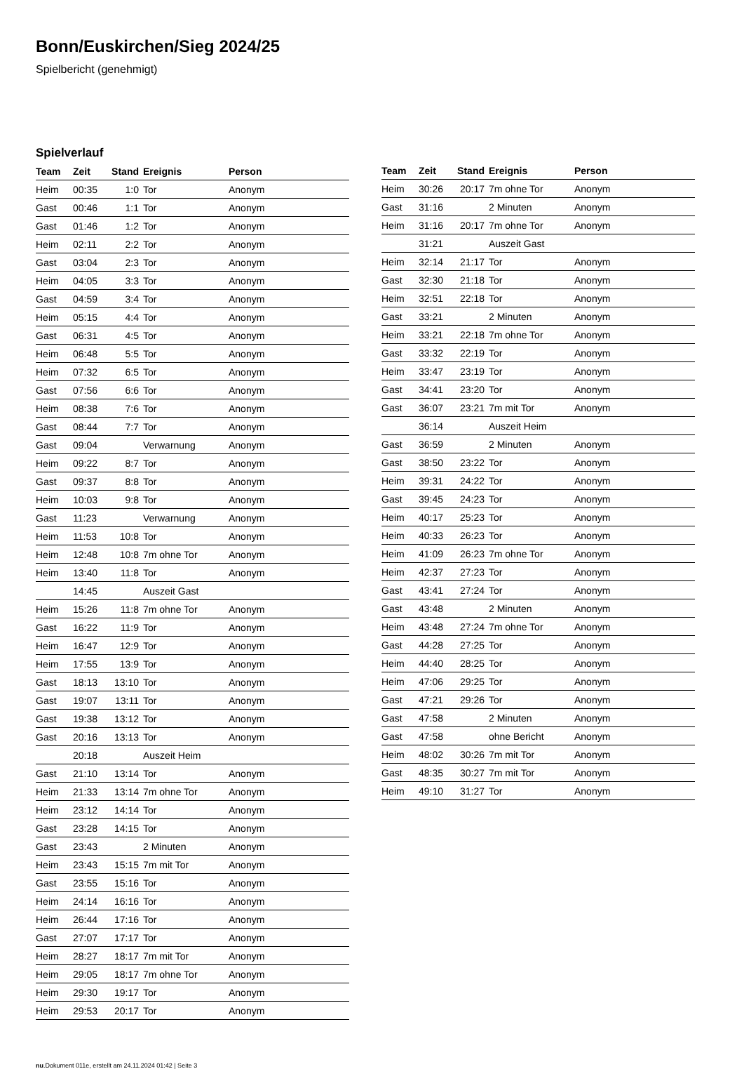Bonn/Euskirchen/Sieg 2024/25
Spielbericht (genehmigt)
Spielverlauf
| Team | Zeit | Stand | Ereignis | Person |
| --- | --- | --- | --- | --- |
| Heim | 00:35 | 1:0 | Tor | Anonym |
| Gast | 00:46 | 1:1 | Tor | Anonym |
| Gast | 01:46 | 1:2 | Tor | Anonym |
| Heim | 02:11 | 2:2 | Tor | Anonym |
| Gast | 03:04 | 2:3 | Tor | Anonym |
| Heim | 04:05 | 3:3 | Tor | Anonym |
| Gast | 04:59 | 3:4 | Tor | Anonym |
| Heim | 05:15 | 4:4 | Tor | Anonym |
| Gast | 06:31 | 4:5 | Tor | Anonym |
| Heim | 06:48 | 5:5 | Tor | Anonym |
| Heim | 07:32 | 6:5 | Tor | Anonym |
| Gast | 07:56 | 6:6 | Tor | Anonym |
| Heim | 08:38 | 7:6 | Tor | Anonym |
| Gast | 08:44 | 7:7 | Tor | Anonym |
| Gast | 09:04 | | Verwarnung | Anonym |
| Heim | 09:22 | 8:7 | Tor | Anonym |
| Gast | 09:37 | 8:8 | Tor | Anonym |
| Heim | 10:03 | 9:8 | Tor | Anonym |
| Gast | 11:23 | | Verwarnung | Anonym |
| Heim | 11:53 | 10:8 | Tor | Anonym |
| Heim | 12:48 | 10:8 | 7m ohne Tor | Anonym |
| Heim | 13:40 | 11:8 | Tor | Anonym |
| | 14:45 | | Auszeit Gast | |
| Heim | 15:26 | 11:8 | 7m ohne Tor | Anonym |
| Gast | 16:22 | 11:9 | Tor | Anonym |
| Heim | 16:47 | 12:9 | Tor | Anonym |
| Heim | 17:55 | 13:9 | Tor | Anonym |
| Gast | 18:13 | 13:10 | Tor | Anonym |
| Gast | 19:07 | 13:11 | Tor | Anonym |
| Gast | 19:38 | 13:12 | Tor | Anonym |
| Gast | 20:16 | 13:13 | Tor | Anonym |
| | 20:18 | | Auszeit Heim | |
| Gast | 21:10 | 13:14 | Tor | Anonym |
| Heim | 21:33 | 13:14 | 7m ohne Tor | Anonym |
| Heim | 23:12 | 14:14 | Tor | Anonym |
| Gast | 23:28 | 14:15 | Tor | Anonym |
| Gast | 23:43 | | 2 Minuten | Anonym |
| Heim | 23:43 | 15:15 | 7m mit Tor | Anonym |
| Gast | 23:55 | 15:16 | Tor | Anonym |
| Heim | 24:14 | 16:16 | Tor | Anonym |
| Heim | 26:44 | 17:16 | Tor | Anonym |
| Gast | 27:07 | 17:17 | Tor | Anonym |
| Heim | 28:27 | 18:17 | 7m mit Tor | Anonym |
| Heim | 29:05 | 18:17 | 7m ohne Tor | Anonym |
| Heim | 29:30 | 19:17 | Tor | Anonym |
| Heim | 29:53 | 20:17 | Tor | Anonym |
| Team | Zeit | Stand | Ereignis | Person |
| --- | --- | --- | --- | --- |
| Heim | 30:26 | 20:17 | 7m ohne Tor | Anonym |
| Gast | 31:16 | | 2 Minuten | Anonym |
| Heim | 31:16 | 20:17 | 7m ohne Tor | Anonym |
| | 31:21 | | Auszeit Gast | |
| Heim | 32:14 | 21:17 | Tor | Anonym |
| Gast | 32:30 | 21:18 | Tor | Anonym |
| Heim | 32:51 | 22:18 | Tor | Anonym |
| Gast | 33:21 | | 2 Minuten | Anonym |
| Heim | 33:21 | 22:18 | 7m ohne Tor | Anonym |
| Gast | 33:32 | 22:19 | Tor | Anonym |
| Heim | 33:47 | 23:19 | Tor | Anonym |
| Gast | 34:41 | 23:20 | Tor | Anonym |
| Gast | 36:07 | 23:21 | 7m mit Tor | Anonym |
| | 36:14 | | Auszeit Heim | |
| Gast | 36:59 | | 2 Minuten | Anonym |
| Gast | 38:50 | 23:22 | Tor | Anonym |
| Heim | 39:31 | 24:22 | Tor | Anonym |
| Gast | 39:45 | 24:23 | Tor | Anonym |
| Heim | 40:17 | 25:23 | Tor | Anonym |
| Heim | 40:33 | 26:23 | Tor | Anonym |
| Heim | 41:09 | 26:23 | 7m ohne Tor | Anonym |
| Heim | 42:37 | 27:23 | Tor | Anonym |
| Gast | 43:41 | 27:24 | Tor | Anonym |
| Gast | 43:48 | | 2 Minuten | Anonym |
| Heim | 43:48 | 27:24 | 7m ohne Tor | Anonym |
| Gast | 44:28 | 27:25 | Tor | Anonym |
| Heim | 44:40 | 28:25 | Tor | Anonym |
| Heim | 47:06 | 29:25 | Tor | Anonym |
| Gast | 47:21 | 29:26 | Tor | Anonym |
| Gast | 47:58 | | 2 Minuten | Anonym |
| Gast | 47:58 | | ohne Bericht | Anonym |
| Heim | 48:02 | 30:26 | 7m mit Tor | Anonym |
| Gast | 48:35 | 30:27 | 7m mit Tor | Anonym |
| Heim | 49:10 | 31:27 | Tor | Anonym |
nu.Dokument 011e, erstellt am 24.11.2024 01:42 | Seite 3